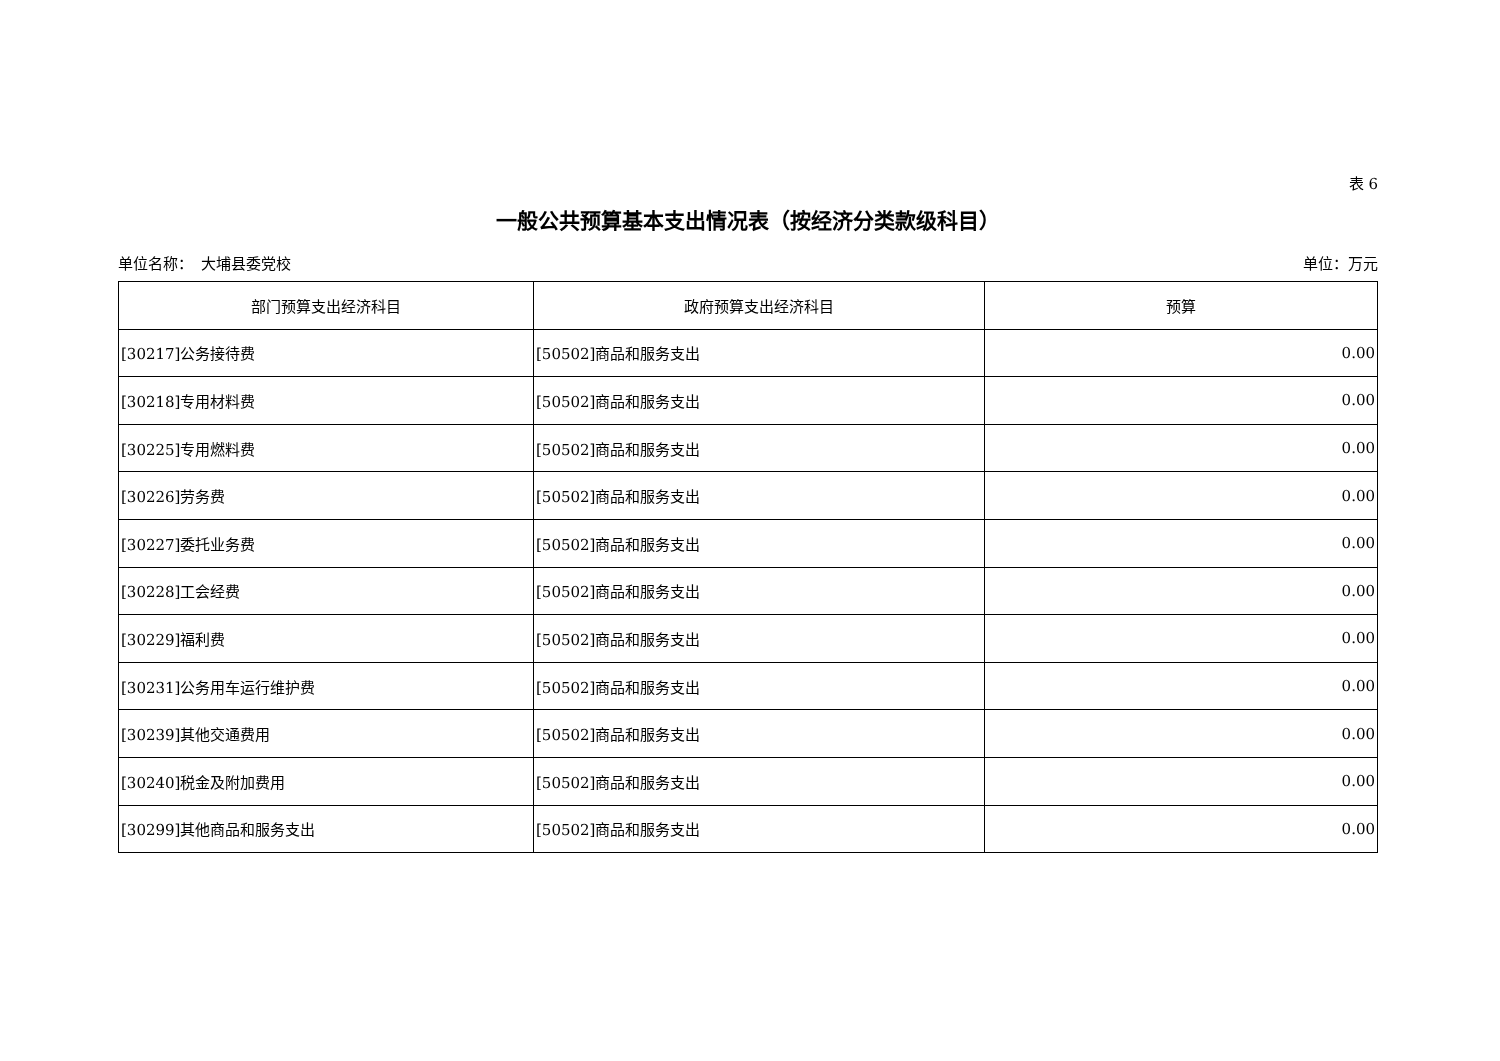表 6
一般公共预算基本支出情况表（按经济分类款级科目）
单位名称：　大埔县委党校 单位：万元
| 部门预算支出经济科目 | 政府预算支出经济科目 | 预算 |
| --- | --- | --- |
| [30217]公务接待费 | [50502]商品和服务支出 | 0.00 |
| [30218]专用材料费 | [50502]商品和服务支出 | 0.00 |
| [30225]专用燃料费 | [50502]商品和服务支出 | 0.00 |
| [30226]劳务费 | [50502]商品和服务支出 | 0.00 |
| [30227]委托业务费 | [50502]商品和服务支出 | 0.00 |
| [30228]工会经费 | [50502]商品和服务支出 | 0.00 |
| [30229]福利费 | [50502]商品和服务支出 | 0.00 |
| [30231]公务用车运行维护费 | [50502]商品和服务支出 | 0.00 |
| [30239]其他交通费用 | [50502]商品和服务支出 | 0.00 |
| [30240]税金及附加费用 | [50502]商品和服务支出 | 0.00 |
| [30299]其他商品和服务支出 | [50502]商品和服务支出 | 0.00 |